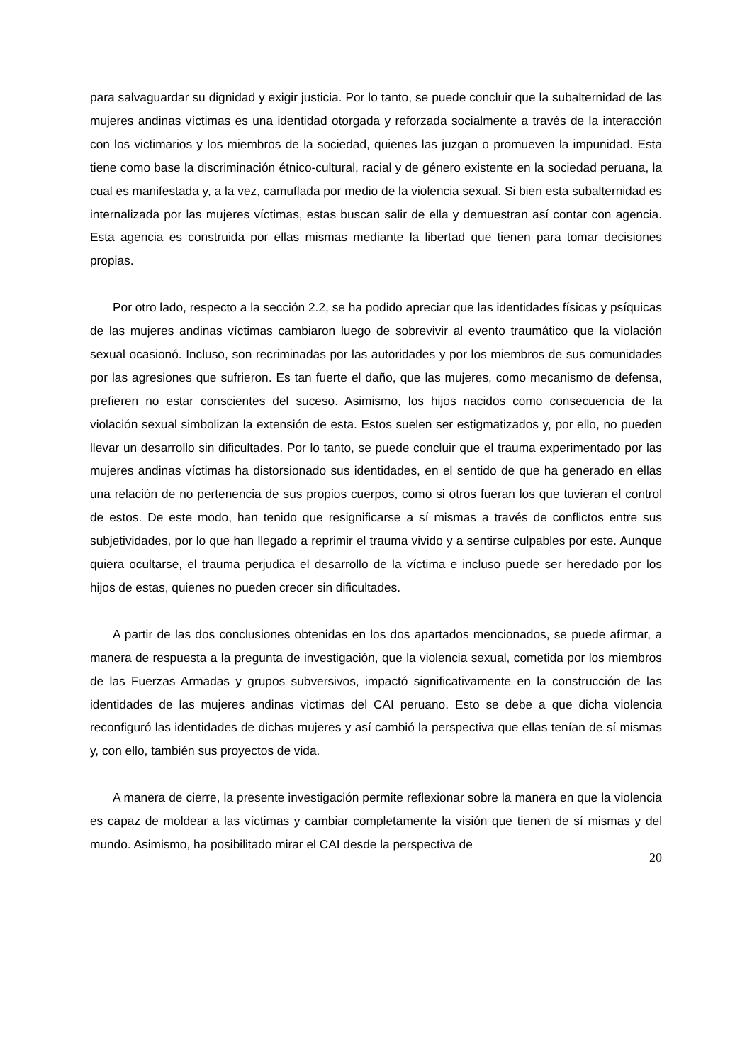para salvaguardar su dignidad y exigir justicia. Por lo tanto, se puede concluir que la subalternidad de las mujeres andinas víctimas es una identidad otorgada y reforzada socialmente a través de la interacción con los victimarios y los miembros de la sociedad, quienes las juzgan o promueven la impunidad. Esta tiene como base la discriminación étnico-cultural, racial y de género existente en la sociedad peruana, la cual es manifestada y, a la vez, camuflada por medio de la violencia sexual. Si bien esta subalternidad es internalizada por las mujeres víctimas, estas buscan salir de ella y demuestran así contar con agencia. Esta agencia es construida por ellas mismas mediante la libertad que tienen para tomar decisiones propias.
Por otro lado, respecto a la sección 2.2, se ha podido apreciar que las identidades físicas y psíquicas de las mujeres andinas víctimas cambiaron luego de sobrevivir al evento traumático que la violación sexual ocasionó. Incluso, son recriminadas por las autoridades y por los miembros de sus comunidades por las agresiones que sufrieron. Es tan fuerte el daño, que las mujeres, como mecanismo de defensa, prefieren no estar conscientes del suceso. Asimismo, los hijos nacidos como consecuencia de la violación sexual simbolizan la extensión de esta. Estos suelen ser estigmatizados y, por ello, no pueden llevar un desarrollo sin dificultades. Por lo tanto, se puede concluir que el trauma experimentado por las mujeres andinas víctimas ha distorsionado sus identidades, en el sentido de que ha generado en ellas una relación de no pertenencia de sus propios cuerpos, como si otros fueran los que tuvieran el control de estos. De este modo, han tenido que resignificarse a sí mismas a través de conflictos entre sus subjetividades, por lo que han llegado a reprimir el trauma vivido y a sentirse culpables por este. Aunque quiera ocultarse, el trauma perjudica el desarrollo de la víctima e incluso puede ser heredado por los hijos de estas, quienes no pueden crecer sin dificultades.
A partir de las dos conclusiones obtenidas en los dos apartados mencionados, se puede afirmar, a manera de respuesta a la pregunta de investigación, que la violencia sexual, cometida por los miembros de las Fuerzas Armadas y grupos subversivos, impactó significativamente en la construcción de las identidades de las mujeres andinas victimas del CAI peruano. Esto se debe a que dicha violencia reconfiguró las identidades de dichas mujeres y así cambió la perspectiva que ellas tenían de sí mismas y, con ello, también sus proyectos de vida.
A manera de cierre, la presente investigación permite reflexionar sobre la manera en que la violencia es capaz de moldear a las víctimas y cambiar completamente la visión que tienen de sí mismas y del mundo. Asimismo, ha posibilitado mirar el CAI desde la perspectiva de
20